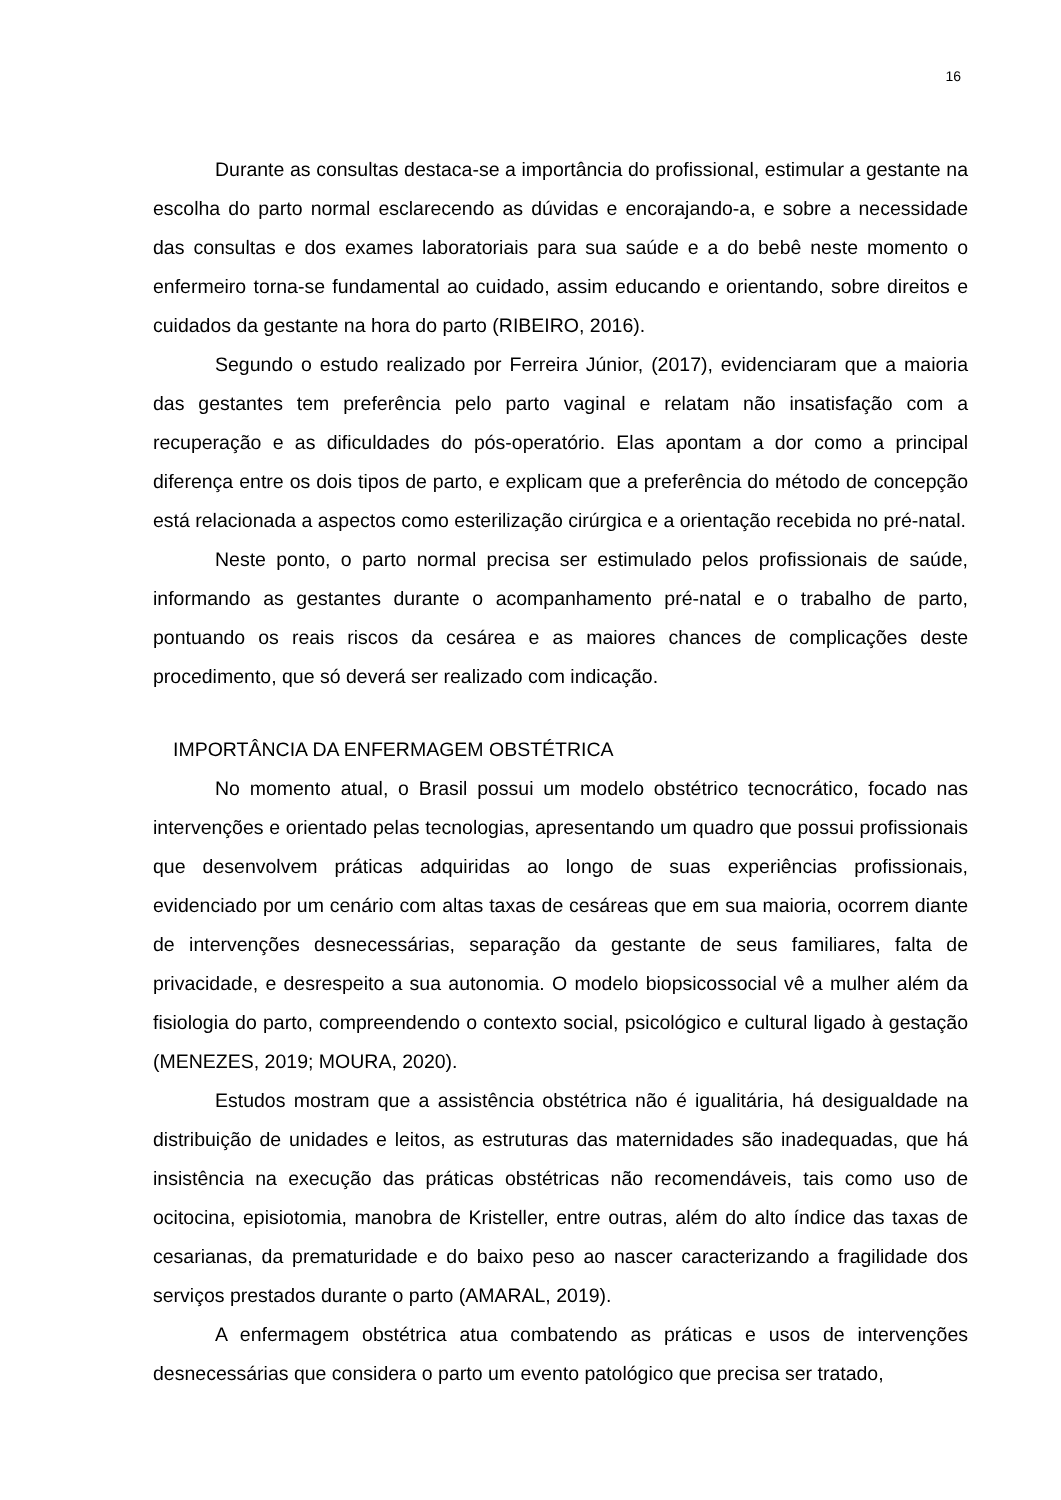16
Durante as consultas destaca-se a importância do profissional, estimular a gestante na escolha do parto normal esclarecendo as dúvidas e encorajando-a, e sobre a necessidade das consultas e dos exames laboratoriais para sua saúde e a do bebê neste momento o enfermeiro torna-se fundamental ao cuidado, assim educando e orientando, sobre direitos e cuidados da gestante na hora do parto (RIBEIRO, 2016).
Segundo o estudo realizado por Ferreira Júnior, (2017), evidenciaram que a maioria das gestantes tem preferência pelo parto vaginal e relatam não insatisfação com a recuperação e as dificuldades do pós-operatório. Elas apontam a dor como a principal diferença entre os dois tipos de parto, e explicam que a preferência do método de concepção está relacionada a aspectos como esterilização cirúrgica e a orientação recebida no pré-natal.
Neste ponto, o parto normal precisa ser estimulado pelos profissionais de saúde, informando as gestantes durante o acompanhamento pré-natal e o trabalho de parto, pontuando os reais riscos da cesárea e as maiores chances de complicações deste procedimento, que só deverá ser realizado com indicação.
IMPORTÂNCIA DA ENFERMAGEM OBSTÉTRICA
No momento atual, o Brasil possui um modelo obstétrico tecnocrático, focado nas intervenções e orientado pelas tecnologias, apresentando um quadro que possui profissionais que desenvolvem práticas adquiridas ao longo de suas experiências profissionais, evidenciado por um cenário com altas taxas de cesáreas que em sua maioria, ocorrem diante de intervenções desnecessárias, separação da gestante de seus familiares, falta de privacidade, e desrespeito a sua autonomia. O modelo biopsicossocial vê a mulher além da fisiologia do parto, compreendendo o contexto social, psicológico e cultural ligado à gestação (MENEZES, 2019; MOURA, 2020).
Estudos mostram que a assistência obstétrica não é igualitária, há desigualdade na distribuição de unidades e leitos, as estruturas das maternidades são inadequadas, que há insistência na execução das práticas obstétricas não recomendáveis, tais como uso de ocitocina, episiotomia, manobra de Kristeller, entre outras, além do alto índice das taxas de cesarianas, da prematuridade e do baixo peso ao nascer caracterizando a fragilidade dos serviços prestados durante o parto (AMARAL, 2019).
A enfermagem obstétrica atua combatendo as práticas e usos de intervenções desnecessárias que considera o parto um evento patológico que precisa ser tratado,